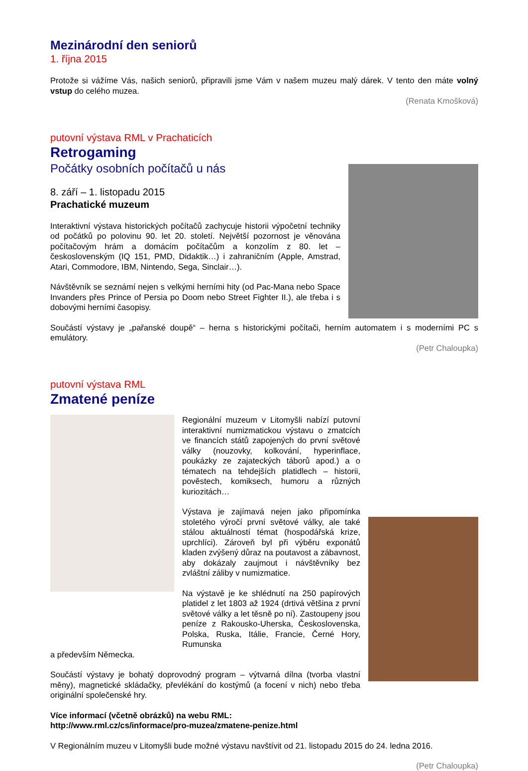Mezinárodní den seniorů
1. října 2015
Protože si vážíme Vás, našich seniorů, připravili jsme Vám v našem muzeu malý dárek. V tento den máte volný vstup do celého muzea.
(Renata Kmošková)
putovní výstava RML v Prachaticích
Retrogaming
Počátky osobních počítačů u nás
8. září – 1. listopadu 2015
Prachatické muzeum
Interaktivní výstava historických počítačů zachycuje historii výpočetní techniky od počátků po polovinu 90. let 20. století. Největší pozornost je věnována počítačovým hrám a domácím počítačům a konzolím z 80. let – československým (IQ 151, PMD, Didaktik…) i zahraničním (Apple, Amstrad, Atari, Commodore, IBM, Nintendo, Sega, Sinclair…).
Návštěvník se seznámí nejen s velkými herními hity (od Pac-Mana nebo Space Invanders přes Prince of Persia po Doom nebo Street Fighter II.), ale třeba i s dobovými herními časopisy.
Součástí výstavy je „pařanské doupě“ – herna s historickými počítači, herním automatem i s moderními PC s emulátory.
(Petr Chaloupka)
putovní výstava RML
Zmatené peníze
Regionální muzeum v Litomyšli nabízí putovní interaktivní numizmatickou výstavu o zmatcích ve financích států zapojených do první světové války (nouzovky, kolkování, hyperinflace, poukázky ze zajateckých táborů apod.) a o tématech na tehdejších platidlech – historii, pověstech, komiksech, humoru a různých kuriozitách…
Výstava je zajímavá nejen jako připomínka stoletého výročí první světové války, ale také stálou aktuálností témat (hospodářská krize, uprchlíci). Zároveň byl při výběru exponátů kladen zvýšený důraz na poutavost a zábavnost, aby dokázaly zaujmout i návštěvníky bez zvláštní záliby v numizmatice.
Na výstavě je ke shlédnutí na 250 papírových platidel z let 1803 až 1924 (drtivá většina z první světové války a let těsně po ní). Zastoupeny jsou peníze z Rakousko-Uherska, Československa, Polska, Ruska, Itálie, Francie, Černé Hory, Rumunska
a především Německa.
Součástí výstavy je bohatý doprovodný program – výtvarná dílna (tvorba vlastní měny), magnetické skládačky, převlékání do kostýmů (a focení v nich) nebo třeba originální společenské hry.
Více informací (včetně obrázků) na webu RML:
http://www.rml.cz/cs/informace/pro-muzea/zmatene-penize.html
V Regionálním muzeu v Litomyšli bude možné výstavu navštívit od 21. listopadu 2015 do 24. ledna 2016.
(Petr Chaloupka)